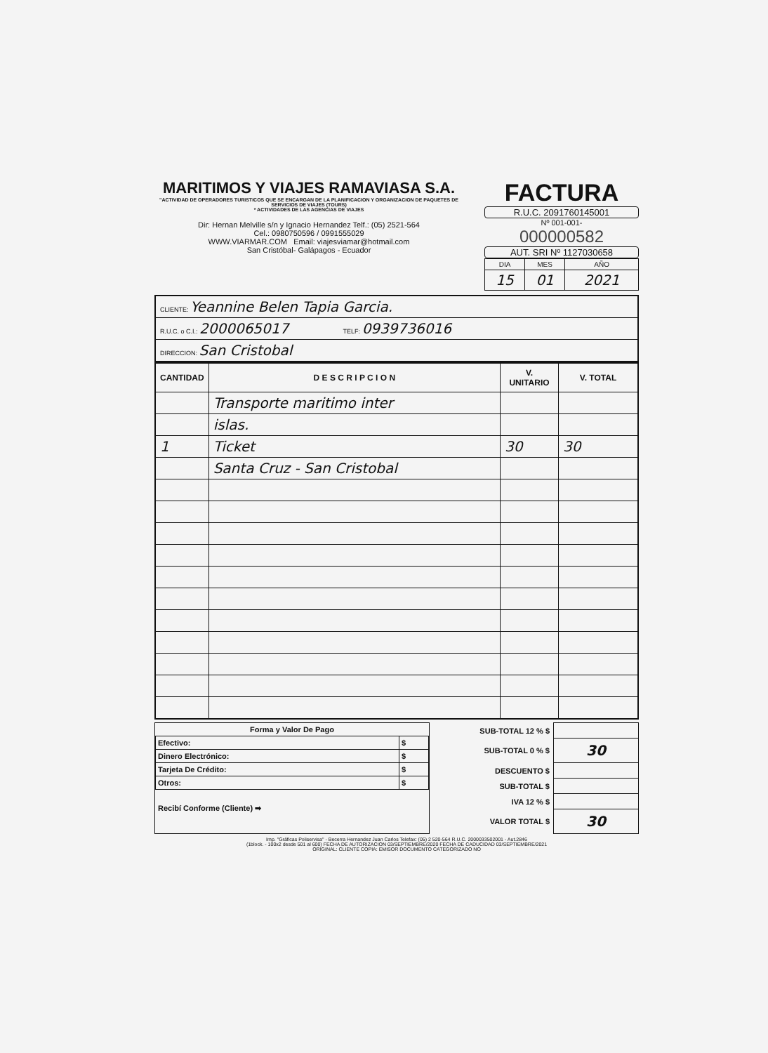MARITIMOS Y VIAJES RAMAVIASA S.A.
"ACTIVIDAD DE OPERADORES TURISTICOS QUE SE ENCARGAN DE LA PLANIFICACION Y ORGANIZACION DE PAQUETES DE SERVICIOS DE VIAJES (TOURS)
* ACTIVIDADES DE LAS AGENCIAS DE VIAJES
Dir: Hernan Melville s/n y Ignacio Hernandez Telf.: (05) 2521-564
Cel.: 0980750596 / 0991555029
WWW.VIARMAR.COM Email: viajesviamar@hotmail.com
San Cristóbal- Galápagos - Ecuador
FACTURA
R.U.C. 2091760145001
Nº 001-001-
000000582
AUT. SRI Nº 1127030658
| DIA | MES | AÑO |
| 15 | 01 | 2021 |
CLIENTE: Yeannine Belen Tapia Garcia.
R.U.C. o C.I.: 2000065017 TELF: 0939736016
DIRECCION: San Cristobal
| CANTIDAD | D E S C R I P C I O N | V. UNITARIO | V. TOTAL |
| --- | --- | --- | --- |
| | Transporte maritimo inter | | |
| | islas. | | |
| 1 | Ticket | 30 | 30 |
| | Santa Cruz - San Cristobal | | |
Forma y Valor De Pago
| Efectivo: | $ |
| Dinero Electrónico: | $ |
| Tarjeta De Crédito: | $ |
| Otros: | $ |
Recibí Conforme (Cliente) ➡
| SUB-TOTAL 12 % $ | |
| SUB-TOTAL 0 % $ | 30 |
| DESCUENTO $ | |
| SUB-TOTAL $ | |
| IVA 12 % $ | |
| VALOR TOTAL $ | 30 |
Imp. "Gráficas Poliservisa" - Becerra Hernandez Juan Carlos Telefax: (05) 2 520-564 R.U.C. 2000033502001 - Aut.2846
(1block. - 100x2 desde 501 al 600) FECHA DE AUTORIZACION 03/SEPTIEMBRE/2020 FECHA DE CADUCIDAD 03/SEPTIEMBRE/2021
ORIGINAL: CLIENTE COPIA: EMISOR DOCUMENTO CATEGORIZADO NO